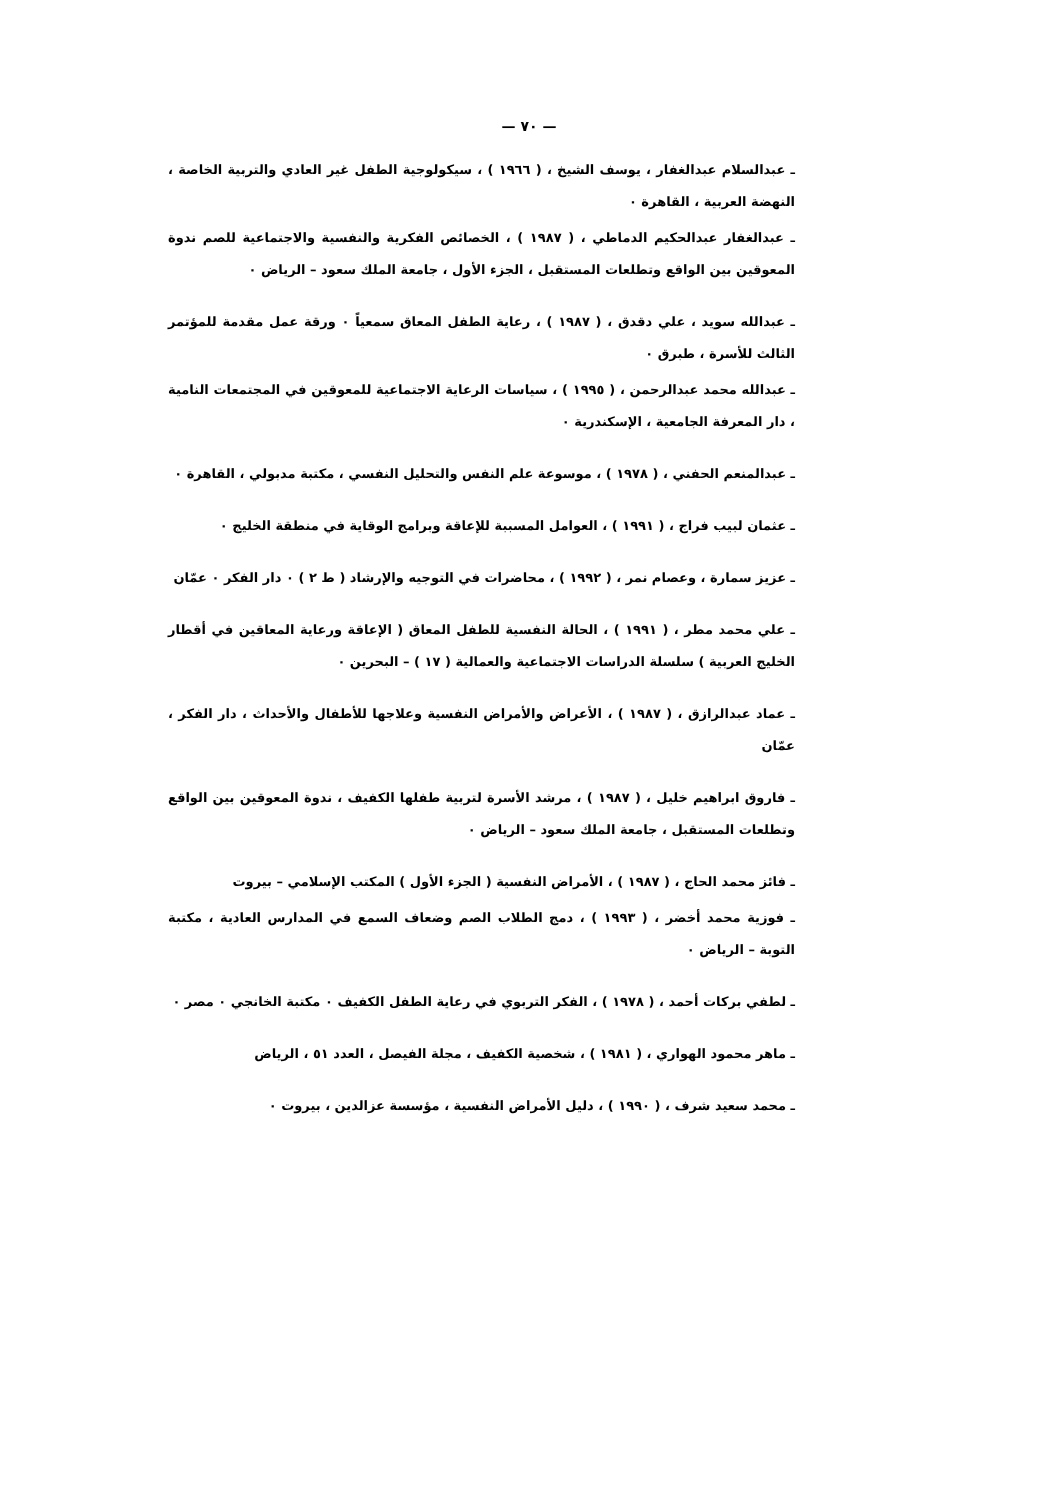— ٧٠ —
ـ عبدالسلام عبدالغفار ، يوسف الشيخ ، ( ١٩٦٦ ) ، سيكولوجية الطفل غير العادي والتربية الخاصة ، النهضة العربية ، القاهرة ٠
ـ عبدالغفار عبدالحكيم الدماطي ، ( ١٩٨٧ ) ، الخصائص الفكرية والنفسية والاجتماعية للصم ندوة المعوقين بين الواقع وتطلعات المستقبل ، الجزء الأول ، جامعة الملك سعود – الرياض ٠
ـ عبدالله سويد ، علي دقدق ، ( ١٩٨٧ ) ، رعاية الطفل المعاق سمعياً ٠ ورقة عمل مقدمة للمؤتمر الثالث للأسرة ، طبرق ٠
ـ عبدالله محمد عبدالرحمن ، ( ١٩٩٥ ) ، سياسات الرعاية الاجتماعية للمعوقين في المجتمعات النامية ، دار المعرفة الجامعية ، الإسكندرية ٠
ـ عبدالمنعم الحفني ، ( ١٩٧٨ ) ، موسوعة علم النفس والتحليل النفسي ، مكتبة مدبولي ، القاهرة ٠
ـ عثمان لبيب فراج ، ( ١٩٩١ ) ، العوامل المسببة للإعاقة وبرامج الوقاية في منطقة الخليج ٠
ـ عزيز سمارة ، وعصام نمر ، ( ١٩٩٢ ) ، محاضرات في التوجيه والإرشاد ( ط ٢ ) ٠ دار الفكر ٠ عمّان
ـ علي محمد مطر ، ( ١٩٩١ ) ، الحالة النفسية للطفل المعاق ( الإعاقة ورعاية المعاقين في أقطار الخليج العربية ) سلسلة الدراسات الاجتماعية والعمالية ( ١٧ ) – البحرين ٠
ـ عماد عبدالرازق ، ( ١٩٨٧ ) ، الأعراض والأمراض النفسية وعلاجها للأطفال والأحداث ، دار الفكر ، عمّان
ـ فاروق ابراهيم خليل ، ( ١٩٨٧ ) ، مرشد الأسرة لتربية طفلها الكفيف ، ندوة المعوقين بين الواقع وتطلعات المستقبل ، جامعة الملك سعود – الرياض ٠
ـ فائز محمد الحاج ، ( ١٩٨٧ ) ، الأمراض النفسية ( الجزء الأول ) المكتب الإسلامي – بيروت
ـ فوزية محمد أخضر ، ( ١٩٩٣ ) ، دمج الطلاب الصم وضعاف السمع في المدارس العادية ، مكتبة التوبة – الرياض ٠
ـ لطفي بركات أحمد ، ( ١٩٧٨ ) ، الفكر التربوي في رعاية الطفل الكفيف ٠ مكتبة الخانجي ٠ مصر ٠
ـ ماهر محمود الهواري ، ( ١٩٨١ ) ، شخصية الكفيف ، مجلة الفيصل ، العدد ٥١ ، الرياض
ـ محمد سعيد شرف ، ( ١٩٩٠ ) ، دليل الأمراض النفسية ، مؤسسة عزالدين ، بيروت ٠